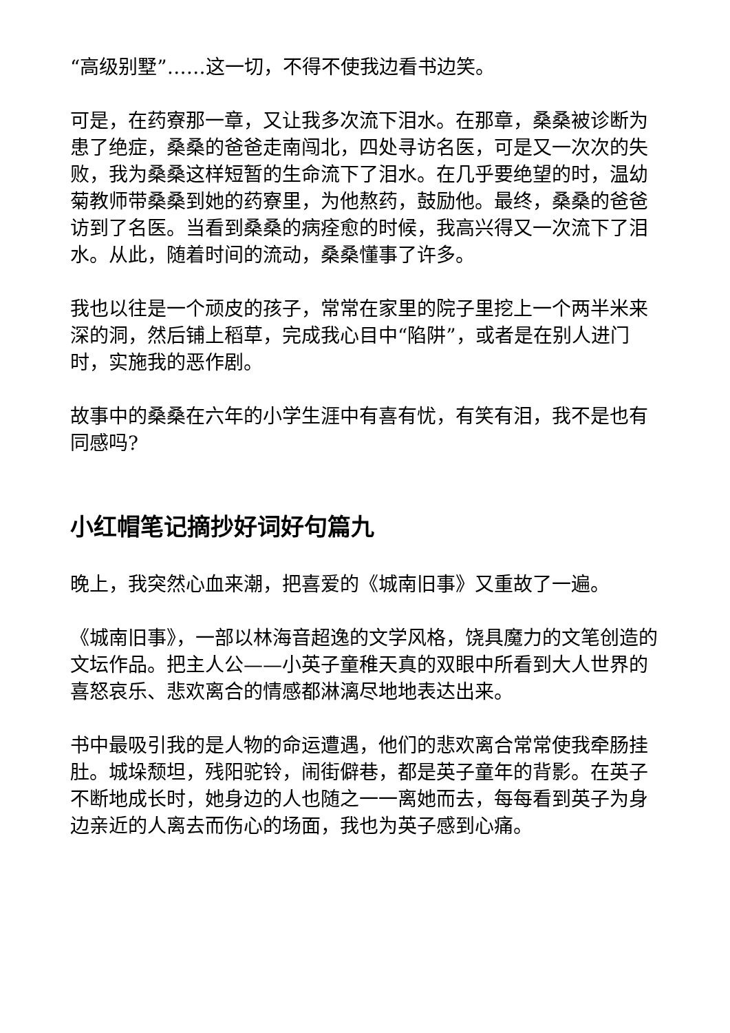“高级别墅”……这一切，不得不使我边看书边笑。
可是，在药寮那一章，又让我多次流下泪水。在那章，桑桑被诊断为患了绝症，桑桑的爸爸走南闯北，四处寻访名医，可是又一次次的失败，我为桑桑这样短暂的生命流下了泪水。在几乎要绝望的时，温幼菊教师带桑桑到她的药寮里，为他熬药，鼓励他。最终，桑桑的爸爸访到了名医。当看到桑桑的病痊愈的时候，我高兴得又一次流下了泪水。从此，随着时间的流动，桑桑懂事了许多。
我也以往是一个顽皮的孩子，常常在家里的院子里挖上一个两半米来深的洞，然后铺上稻草，完成我心目中“陷阱”，或者是在别人进门时，实施我的恶作剧。
故事中的桑桑在六年的小学生涯中有喜有忧，有笑有泪，我不是也有同感吗?
小红帽笔记摘抄好词好句篇九
晚上，我突然心血来潮，把喜爱的《城南旧事》又重故了一遍。
《城南旧事》，一部以林海音超逸的文学风格，饶具魔力的文笔创造的文坛作品。把主人公——小英子童稚天真的双眼中所看到大人世界的喜怒哀乐、悲欢离合的情感都淋漓尽地地表达出来。
书中最吸引我的是人物的命运遭遇，他们的悲欢离合常常使我牵肠挂肚。城垛颓坦，残阳驼铃，闹街僻巷，都是英子童年的背影。在英子不断地成长时，她身边的人也随之一一离她而去，每每看到英子为身边亲近的人离去而伤心的场面，我也为英子感到心痛。